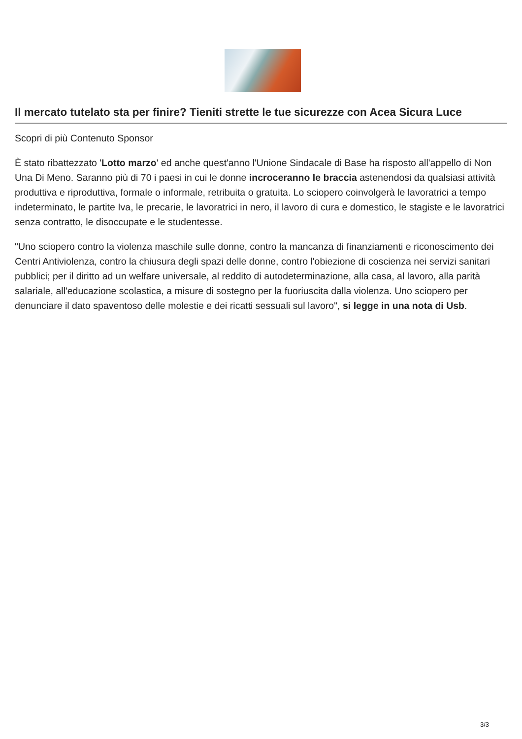Il mercato tutelato sta per finire? Tieniti strette le tue sicurezze con Acea Sicura Luce
Scopri di più Contenuto Sponsor
È stato ribattezzato 'Lotto marzo' ed anche quest'anno l'Unione Sindacale di Base ha risposto all'appello di Non Una Di Meno. Saranno più di 70 i paesi in cui le donne incroceranno le braccia astenendosi da qualsiasi attività produttiva e riproduttiva, formale o informale, retribuita o gratuita. Lo sciopero coinvolgerà le lavoratrici a tempo indeterminato, le partite Iva, le precarie, le lavoratrici in nero, il lavoro di cura e domestico, le stagiste e le lavoratrici senza contratto, le disoccupate e le studentesse.
"Uno sciopero contro la violenza maschile sulle donne, contro la mancanza di finanziamenti e riconoscimento dei Centri Antiviolenza, contro la chiusura degli spazi delle donne, contro l'obiezione di coscienza nei servizi sanitari pubblici; per il diritto ad un welfare universale, al reddito di autodeterminazione, alla casa, al lavoro, alla parità salariale, all'educazione scolastica, a misure di sostegno per la fuoriuscita dalla violenza. Uno sciopero per denunciare il dato spaventoso delle molestie e dei ricatti sessuali sul lavoro", si legge in una nota di Usb.
3/3